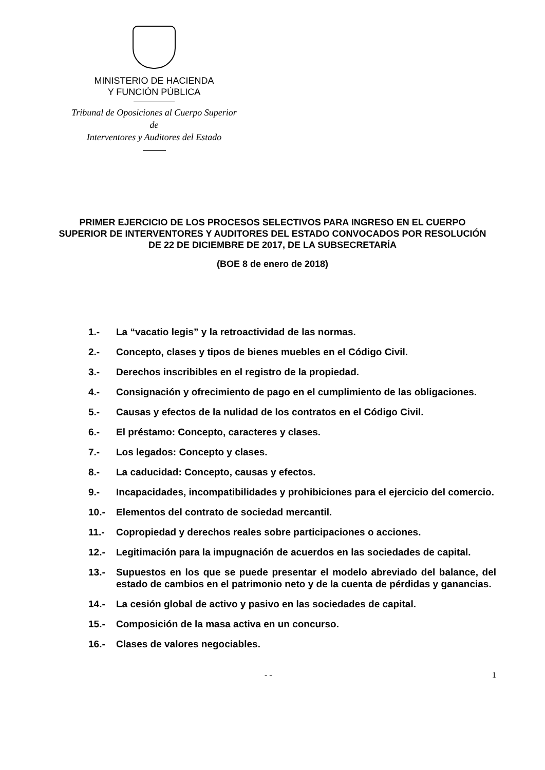MINISTERIO DE HACIENDA
Y FUNCIÓN PÚBLICA
Tribunal de Oposiciones al Cuerpo Superior de
Interventores y Auditores del Estado
PRIMER EJERCICIO DE LOS PROCESOS SELECTIVOS PARA INGRESO EN EL CUERPO SUPERIOR DE INTERVENTORES Y AUDITORES DEL ESTADO CONVOCADOS POR RESOLUCIÓN DE 22 DE DICIEMBRE DE 2017, DE LA SUBSECRETARÍA
(BOE 8 de enero de 2018)
1.- La “vacatio legis” y la retroactividad de las normas.
2.- Concepto, clases y tipos de bienes muebles en el Código Civil.
3.- Derechos inscribibles en el registro de la propiedad.
4.- Consignación y ofrecimiento de pago en el cumplimiento de las obligaciones.
5.- Causas y efectos de la nulidad de los contratos en el Código Civil.
6.- El préstamo: Concepto, caracteres y clases.
7.- Los legados: Concepto y clases.
8.- La caducidad: Concepto, causas y efectos.
9.- Incapacidades, incompatibilidades y prohibiciones para el ejercicio del comercio.
10.- Elementos del contrato de sociedad mercantil.
11.- Copropiedad y derechos reales sobre participaciones o acciones.
12.- Legitimación para la impugnación de acuerdos en las sociedades de capital.
13.- Supuestos en los que se puede presentar el modelo abreviado del balance, del estado de cambios en el patrimonio neto y de la cuenta de pérdidas y ganancias.
14.- La cesión global de activo y pasivo en las sociedades de capital.
15.- Composición de la masa activa en un concurso.
16.- Clases de valores negociables.
- - 1